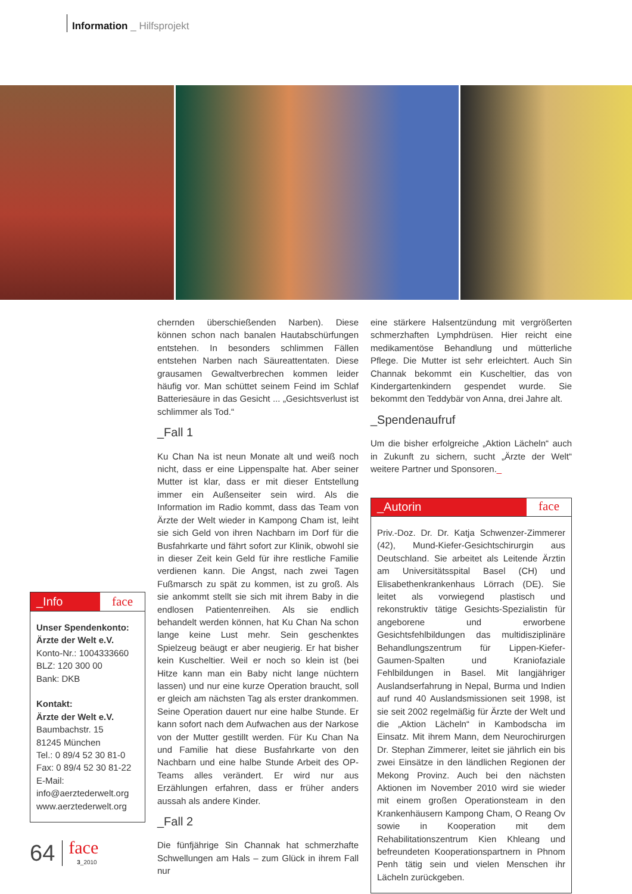Information _ Hilfsprojekt
_Info face
Unser Spendenkonto:
Ärzte der Welt e.V.
Konto-Nr.: 1004333660
BLZ: 120 300 00
Bank: DKB
Kontakt:
Ärzte der Welt e.V.
Baumbachstr. 15
81245 München
Tel.: 0 89/4 52 30 81-0
Fax: 0 89/4 52 30 81-22
E-Mail:
info@aerztederwelt.org
www.aerztederwelt.org
chernden überschießenden Narben). Diese können schon nach banalen Hautabschürfungen entstehen. In besonders schlimmen Fällen entstehen Narben nach Säureattentaten. Diese grausamen Gewaltverbrechen kommen leider häufig vor. Man schüttet seinem Feind im Schlaf Batteriesäure in das Gesicht ... „Gesichtsverlust ist schlimmer als Tod.“
_Fall 1
Ku Chan Na ist neun Monate alt und weiß noch nicht, dass er eine Lippenspalte hat. Aber seiner Mutter ist klar, dass er mit dieser Entstellung immer ein Außenseiter sein wird. Als die Information im Radio kommt, dass das Team von Ärzte der Welt wieder in Kampong Cham ist, leiht sie sich Geld von ihren Nachbarn im Dorf für die Busfahrkarte und fährt sofort zur Klinik, obwohl sie in dieser Zeit kein Geld für ihre restliche Familie verdienen kann. Die Angst, nach zwei Tagen Fußmarsch zu spät zu kommen, ist zu groß. Als sie ankommt stellt sie sich mit ihrem Baby in die endlosen Patientenreihen. Als sie endlich behandelt werden können, hat Ku Chan Na schon lange keine Lust mehr. Sein geschenktes Spielzeug beäugt er aber neugierig. Er hat bisher kein Kuscheltier. Weil er noch so klein ist (bei Hitze kann man ein Baby nicht lange nüchtern lassen) und nur eine kurze Operation braucht, soll er gleich am nächsten Tag als erster drankommen. Seine Operation dauert nur eine halbe Stunde. Er kann sofort nach dem Aufwachen aus der Narkose von der Mutter gestillt werden. Für Ku Chan Na und Familie hat diese Busfahrkarte von den Nachbarn und eine halbe Stunde Arbeit des OP-Teams alles verändert. Er wird nur aus Erzählungen erfahren, dass er früher anders aussah als andere Kinder.
_Fall 2
Die fünfjährige Sin Channak hat schmerzhafte Schwellungen am Hals – zum Glück in ihrem Fall nur
eine stärkere Halsentzündung mit vergrößerten schmerzhaften Lymphdrüsen. Hier reicht eine medikamentöse Behandlung und mütterliche Pflege. Die Mutter ist sehr erleichtert. Auch Sin Channak bekommt ein Kuscheltier, das von Kindergartenkindern gespendet wurde. Sie bekommt den Teddybär von Anna, drei Jahre alt.
_Spendenaufruf
Um die bisher erfolgreiche „Aktion Lächeln“ auch in Zukunft zu sichern, sucht „Ärzte der Welt“ weitere Partner und Sponsoren._
_Autorin face
Priv.-Doz. Dr. Dr. Katja Schwenzer-Zimmerer (42), Mund-Kiefer-Gesichtschirurgin aus Deutschland. Sie arbeitet als Leitende Ärztin am Universitätsspital Basel (CH) und Elisabethenkrankenhaus Lörrach (DE). Sie leitet als vorwiegend plastisch und rekonstruktiv tätige Gesichts-Spezialistin für angeborene und erworbene Gesichtsfehlbildungen das multidisziplinäre Behandlungszentrum für Lippen-Kiefer-Gaumen-Spalten und Kraniofaziale Fehlbildungen in Basel. Mit langjähriger Auslandserfahrung in Nepal, Burma und Indien auf rund 40 Auslandsmissionen seit 1998, ist sie seit 2002 regelmäßig für Ärzte der Welt und die „Aktion Lächeln“ in Kambodscha im Einsatz. Mit ihrem Mann, dem Neurochirurgen Dr. Stephan Zimmerer, leitet sie jährlich ein bis zwei Einsätze in den ländlichen Regionen der Mekong Provinz. Auch bei den nächsten Aktionen im November 2010 wird sie wieder mit einem großen Operationsteam in den Krankenhäusern Kampong Cham, O Reang Ov sowie in Kooperation mit dem Rehabilitationszentrum Kien Khleang und befreundeten Kooperationspartnern in Phnom Penh tätig sein und vielen Menschen ihr Lächeln zurückgeben.
64 face
3_2010